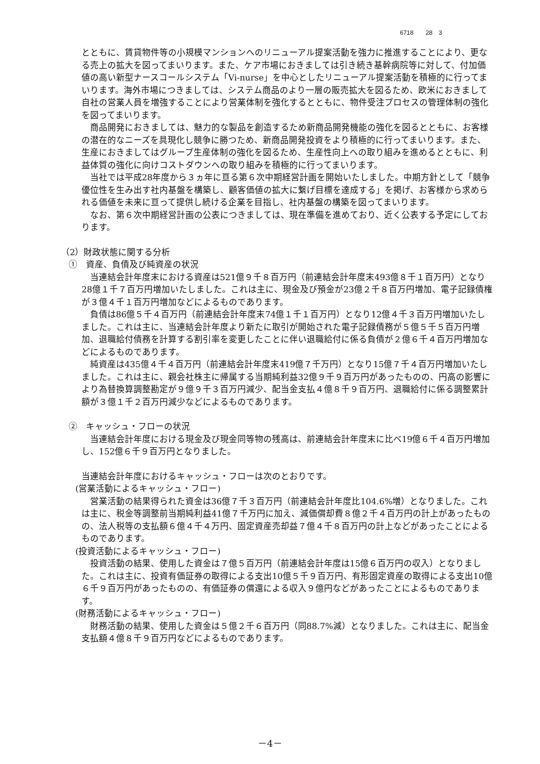6718　　28　3
とともに、賃貸物件等の小規模マンションへのリニューアル提案活動を強力に推進することにより、更なる売上の拡大を図ってまいります。また、ケア市場におきましては引き続き基幹病院等に対して、付加価値の高い新型ナースコールシステム「Vi-nurse」を中心としたリニューアル提案活動を積極的に行ってまいります。海外市場につきましては、システム商品のより一層の販売拡大を図るため、欧米におきまして自社の営業人員を増強することにより営業体制を強化するとともに、物件受注プロセスの管理体制の強化を図ってまいります。
商品開発におきましては、魅力的な製品を創造するため新商品開発機能の強化を図るとともに、お客様の潜在的なニーズを具現化し競争に勝つため、新商品開発投資をより積極的に行ってまいります。また、生産におきましてはグループ生産体制の強化を図るため、生産性向上への取り組みを進めるとともに、利益体質の強化に向けコストダウンへの取り組みを積極的に行ってまいります。
当社では平成28年度から３ヵ年に亘る第６次中期経営計画を開始いたしました。中期方針として「競争優位性を生み出す社内基盤を構築し、顧客価値の拡大に繋げ目標を達成する」を掲げ、お客様から求められる価値を未来に亘って提供し続ける企業を目指し、社内基盤の構築を図ってまいります。
なお、第６次中期経営計画の公表につきましては、現在準備を進めており、近く公表する予定にしております。
（2）財政状態に関する分析
①　資産、負債及び純資産の状況
当連結会計年度末における資産は521億９千８百万円（前連結会計年度末493億８千１百万円）となり28億１千７百万円増加いたしました。これは主に、現金及び預金が23億２千８百万円増加、電子記録債権が３億４千１百万円増加などによるものであります。
負債は86億５千４百万円（前連結会計年度末74億１千１百万円）となり12億４千３百万円増加いたしました。これは主に、当連結会計年度より新たに取引が開始された電子記録債務が５億５千５百万円増加、退職給付債務を計算する割引率を変更したことに伴い退職給付に係る負債が２億６千４百万円増加などによるものであります。
純資産は435億４千４百万円（前連結会計年度末419億７千万円）となり15億７千４百万円増加いたしました。これは主に、親会社株主に帰属する当期純利益32億９千９百万円があったものの、円高の影響により為替換算調整勘定が９億９千３百万円減少、配当金支払４億８千９百万円、退職給付に係る調整累計額が３億１千２百万円減少などによるものであります。
②　キャッシュ・フローの状況
当連結会計年度における現金及び現金同等物の残高は、前連結会計年度末に比べ19億６千４百万円増加し、152億６千９百万円となりました。
当連結会計年度におけるキャッシュ・フローは次のとおりです。
(営業活動によるキャッシュ・フロー)
営業活動の結果得られた資金は36億７千３百万円（前連結会計年度比104.6%増）となりました。これは主に、税金等調整前当期純利益41億７千万円に加え、減価償却費８億２千４百万円の計上があったものの、法人税等の支払額６億４千４万円、固定資産売却益７億４千８百万円の計上などがあったことによるものであります。
(投資活動によるキャッシュ・フロー)
投資活動の結果、使用した資金は７億５百万円（前連結会計年度は15億６百万円の収入）となりました。これは主に、投資有価証券の取得による支出10億５千９百万円、有形固定資産の取得による支出10億６千９百万円があったものの、有価証券の償還による収入９億円などがあったことによるものであります。
(財務活動によるキャッシュ・フロー)
財務活動の結果、使用した資金は５億２千６百万円（同88.7%減）となりました。これは主に、配当金支払額４億８千９百万円などによるものであります。
－4－